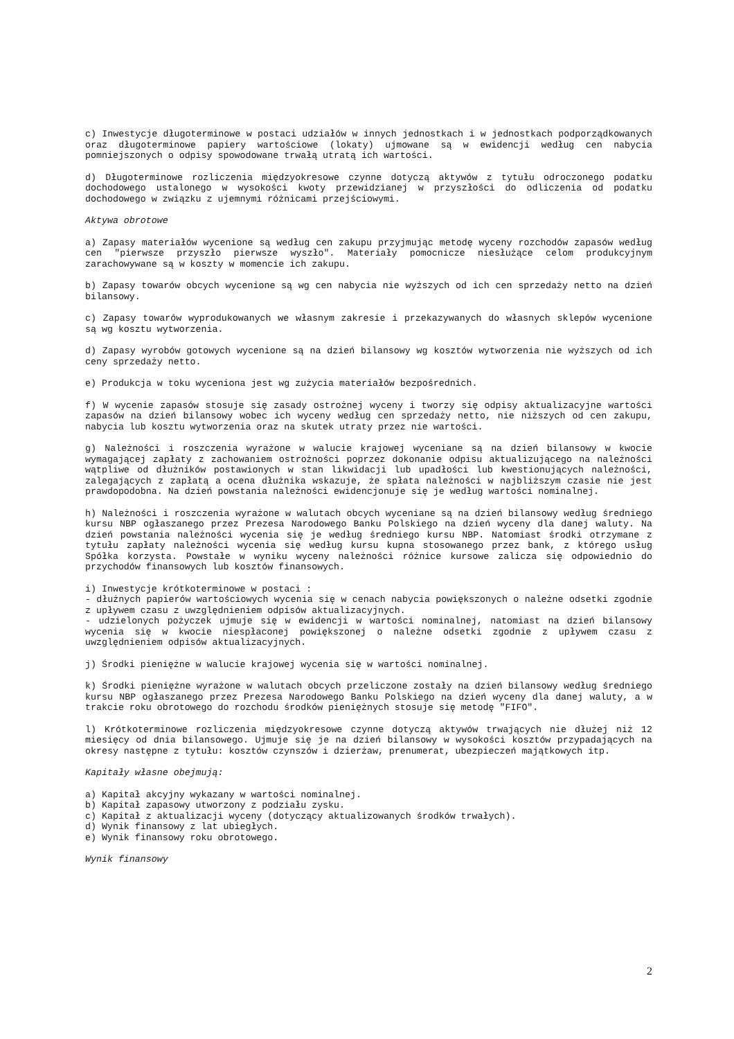c) Inwestycje długoterminowe w postaci udziałów w innych jednostkach i w jednostkach podporządkowanych oraz długoterminowe papiery wartościowe (lokaty) ujmowane są w ewidencji według cen nabycia pomniejszonych o odpisy spowodowane trwałą utratą ich wartości.
d) Długoterminowe rozliczenia międzyokresowe czynne dotyczą aktywów z tytułu odroczonego podatku dochodowego ustalonego w wysokości kwoty przewidzianej w przyszłości do odliczenia od podatku dochodowego w związku z ujemnymi różnicami przejściowymi.
Aktywa obrotowe
a) Zapasy materiałów wycenione są według cen zakupu przyjmując metodę wyceny rozchodów zapasów według cen "pierwsze przyszło pierwsze wyszło". Materiały pomocnicze niesłużące celom produkcyjnym zarachowywane są w koszty w momencie ich zakupu.
b) Zapasy towarów obcych wycenione są wg cen nabycia nie wyższych od ich cen sprzedaży netto na dzień bilansowy.
c) Zapasy towarów wyprodukowanych we własnym zakresie i przekazywanych do własnych sklepów wycenione są wg kosztu wytworzenia.
d) Zapasy wyrobów gotowych wycenione są na dzień bilansowy wg kosztów wytworzenia nie wyższych od ich ceny sprzedaży netto.
e) Produkcja w toku wyceniona jest wg zużycia materiałów bezpośrednich.
f) W wycenie zapasów stosuje się zasady ostrożnej wyceny i tworzy się odpisy aktualizacyjne wartości zapasów na dzień bilansowy wobec ich wyceny według cen sprzedaży netto, nie niższych od cen zakupu, nabycia lub kosztu wytworzenia oraz na skutek utraty przez nie wartości.
g) Należności i roszczenia wyrażone w walucie krajowej wyceniane są na dzień bilansowy w kwocie wymagającej zapłaty z zachowaniem ostrożności poprzez dokonanie odpisu aktualizującego na należności wątpliwe od dłużników postawionych w stan likwidacji lub upadłości lub kwestionujących należności, zalegających z zapłatą a ocena dłużnika wskazuje, że spłata należności w najbliższym czasie nie jest prawdopodobna. Na dzień powstania należności ewidencjonuje się je według wartości nominalnej.
h) Należności i roszczenia wyrażone w walutach obcych wyceniane są na dzień bilansowy według średniego kursu NBP ogłaszanego przez Prezesa Narodowego Banku Polskiego na dzień wyceny dla danej waluty. Na dzień powstania należności wycenia się je według średniego kursu NBP. Natomiast środki otrzymane z tytułu zapłaty należności wycenia się według kursu kupna stosowanego przez bank, z którego usług Spółka korzysta. Powstałe w wyniku wyceny należności różnice kursowe zalicza się odpowiednio do przychodów finansowych lub kosztów finansowych.
i) Inwestycje krótkoterminowe w postaci :
- dłużnych papierów wartościowych wycenia się w cenach nabycia powiększonych o należne odsetki zgodnie z upływem czasu z uwzględnieniem odpisów aktualizacyjnych.
- udzielonych pożyczek ujmuje się w ewidencji w wartości nominalnej, natomiast na dzień bilansowy wycenia się w kwocie niespłaconej powiększonej o należne odsetki zgodnie z upływem czasu z uwzględnieniem odpisów aktualizacyjnych.
j) Środki pieniężne w walucie krajowej wycenia się w wartości nominalnej.
k) Środki pieniężne wyrażone w walutach obcych przeliczone zostały na dzień bilansowy według średniego kursu NBP ogłaszanego przez Prezesa Narodowego Banku Polskiego na dzień wyceny dla danej waluty, a w trakcie roku obrotowego do rozchodu środków pieniężnych stosuje się metodę "FIFO".
l) Krótkoterminowe rozliczenia międzyokresowe czynne dotyczą aktywów trwających nie dłużej niż 12 miesięcy od dnia bilansowego. Ujmuje się je na dzień bilansowy w wysokości kosztów przypadających na okresy następne z tytułu: kosztów czynszów i dzierżaw, prenumerat, ubezpieczeń majątkowych itp.
Kapitały własne obejmują:
a) Kapitał akcyjny wykazany w wartości nominalnej.
b) Kapitał zapasowy utworzony z podziału zysku.
c) Kapitał z aktualizacji wyceny (dotyczący aktualizowanych środków trwałych).
d) Wynik finansowy z lat ubiegłych.
e) Wynik finansowy roku obrotowego.
Wynik finansowy
2